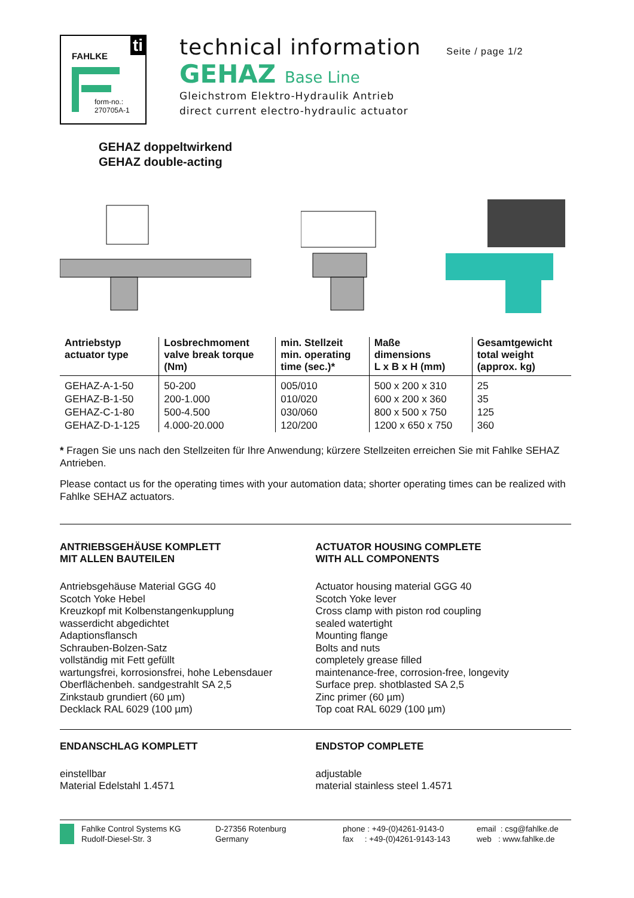FAHLKE
ti
form-no.:
270705A-1
technical information Seite / page 1/2
GEHAZ Base Line
Gleichstrom Elektro-Hydraulik Antrieb
direct current electro-hydraulic actuator
GEHAZ doppeltwirkend
GEHAZ double-acting
| Antriebstyp actuator type | Losbrechmoment valve break torque (Nm) | min. Stellzeit min. operating time (sec.)* | Maße dimensions L x B x H (mm) | Gesamtgewicht total weight (approx. kg) |
| --- | --- | --- | --- | --- |
| GEHAZ-A-1-50 | 50-200 | 005/010 | 500 x 200 x 310 | 25 |
| GEHAZ-B-1-50 | 200-1.000 | 010/020 | 600 x 200 x 360 | 35 |
| GEHAZ-C-1-80 | 500-4.500 | 030/060 | 800 x 500 x 750 | 125 |
| GEHAZ-D-1-125 | 4.000-20.000 | 120/200 | 1200 x 650 x 750 | 360 |
* Fragen Sie uns nach den Stellzeiten für Ihre Anwendung; kürzere Stellzeiten erreichen Sie mit Fahlke SEHAZ Antrieben.
Please contact us for the operating times with your automation data; shorter operating times can be realized with Fahlke SEHAZ actuators.
ANTRIEBSGEHÄUSE KOMPLETT
MIT ALLEN BAUTEILEN
Antriebsgehäuse Material GGG 40
Scotch Yoke Hebel
Kreuzkopf mit Kolbenstangenkupplung
wasserdicht abgedichtet
Adaptionsflansch
Schrauben-Bolzen-Satz
vollständig mit Fett gefüllt
wartungsfrei, korrosionsfrei, hohe Lebensdauer
Oberflächenbeh. sandgestrahlt SA 2,5
Zinkstaub grundiert (60 µm)
Decklack RAL 6029 (100 µm)
ACTUATOR HOUSING COMPLETE
WITH ALL COMPONENTS
Actuator housing material GGG 40
Scotch Yoke lever
Cross clamp with piston rod coupling
sealed watertight
Mounting flange
Bolts and nuts
completely grease filled
maintenance-free, corrosion-free, longevity
Surface prep. shotblasted SA 2,5
Zinc primer (60 µm)
Top coat RAL 6029 (100 µm)
ENDANSCHLAG KOMPLETT
einstellbar
Material Edelstahl 1.4571
ENDSTOP COMPLETE
adjustable
material stainless steel 1.4571
Fahlke Control Systems KG
Rudolf-Diesel-Str. 3
D-27356 Rotenburg
Germany
phone : +49-(0)4261-9143-0
fax : +49-(0)4261-9143-143
email : csg@fahlke.de
web : www.fahlke.de